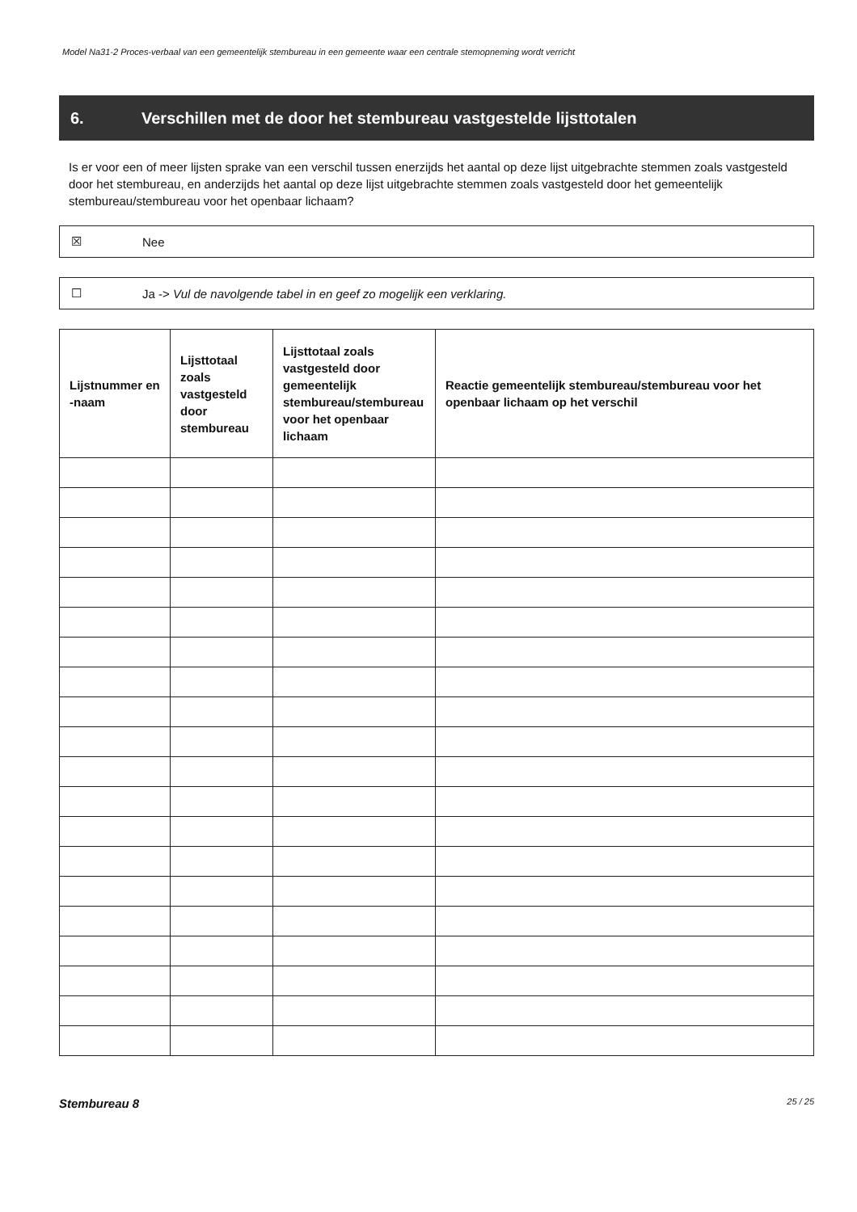Model Na31-2 Proces-verbaal van een gemeentelijk stembureau in een gemeente waar een centrale stemopneming wordt verricht
6. Verschillen met de door het stembureau vastgestelde lijsttotalen
Is er voor een of meer lijsten sprake van een verschil tussen enerzijds het aantal op deze lijst uitgebrachte stemmen zoals vastgesteld door het stembureau, en anderzijds het aantal op deze lijst uitgebrachte stemmen zoals vastgesteld door het gemeentelijk stembureau/stembureau voor het openbaar lichaam?
☒ Nee
☐ Ja -> Vul de navolgende tabel in en geef zo mogelijk een verklaring.
| Lijstnummer en -naam | Lijsttotaal zoals vastgesteld door stembureau | Lijsttotaal zoals vastgesteld door gemeentelijk stembureau/stembureau voor het openbaar lichaam | Reactie gemeentelijk stembureau/stembureau voor het openbaar lichaam op het verschil |
| --- | --- | --- | --- |
Stembureau 8 25 / 25